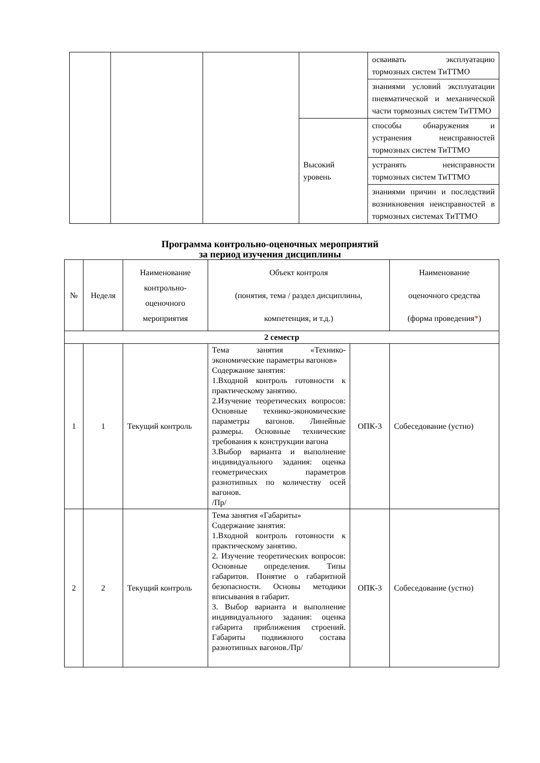| | | | | осваивать эксплуатацию тормозных систем ТиТТМО |
| | | | | знаниями условий эксплуатации пневматической и механической части тормозных систем ТиТТМО |
| | | | Высокий уровень | способы обнаружения и устранения неисправностей тормозных систем ТиТТМО |
| | | | | устранять неисправности тормозных систем ТиТТМО |
| | | | | знаниями причин и последствий возникновения неисправностей в тормозных системах ТиТТМО |
Программа контрольно-оценочных мероприятий
за период изучения дисциплины
| № | Неделя | Наименование контрольно-оценочного мероприятия | Объект контроля (понятия, тема / раздел дисциплины, компетенция, и т.д.) | | Наименование оценочного средства (форма проведения * ) |
| 2 семестр | | | | | |
| 1 | 1 | Текущий контроль | Тема занятия «Технико-экономические параметры вагонов» Содержание занятия: 1.Входной контроль готовности к практическому занятию. 2.Изучение теоретических вопросов: Основные технико-экономические параметры вагонов. Линейные размеры. Основные технические требования к конструкции вагона 3.Выбор варианта и выполнение индивидуального задания: оценка геометрических параметров разнотипных по количеству осей вагонов. /Пр/ | ОПК-3 | Собеседование (устно) |
| 2 | 2 | Текущий контроль | Тема занятия «Габариты» Содержание занятия: 1.Входной контроль готовности к практическому занятию. 2. Изучение теоретических вопросов: Основные определения. Типы габаритов. Понятие о габаритной безопасности. Основы методики вписывания в габарит. 3. Выбор варианта и выполнение индивидуального задания: оценка габарита приближения строений. Габариты подвижного состава разнотипных вагонов./Пр/ | ОПК-3 | Собеседование (устно) |